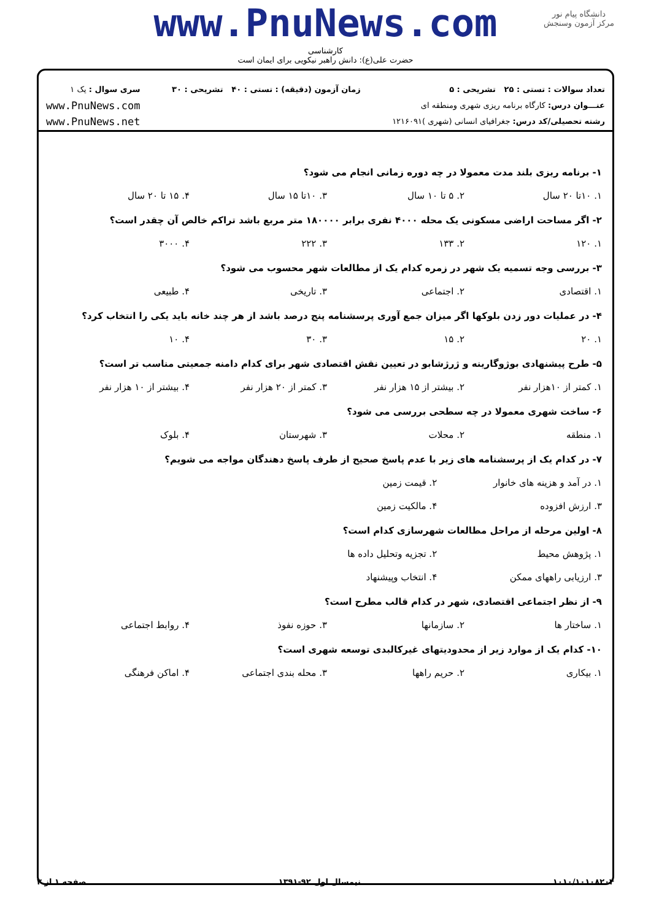دانشگاه پیام نور
مرکز آزمون وسنجش
www.PnuNews.com
کارشناسی
حضرت علی(ع): دانش راهبر نیکویی برای ایمان است
تعداد سوالات : تستی : ۲۵ تشریحی : ۵
عنـــوان درس: کارگاه برنامه ریزی شهری ومنطقه ای
رشته تحصیلی/کد درس: جغرافیای انسانی (شهری )۱۲۱۶۰۹۱
زمان آزمون (دقیقه) : تستی : ۴۰ تشریحی : ۳۰
سری سوال : یک ۱
www.PnuNews.com
www.PnuNews.net
۱- برنامه ریزی بلند مدت معمولا در چه دوره زمانی انجام می شود؟
۱. ۱۰تا ۲۰ سال ۲. ۵ تا ۱۰ سال ۳. ۱۰تا ۱۵ سال ۴. ۱۵ تا ۲۰ سال
۲- اگر مساحت اراضی مسکونی یک محله ۴۰۰۰ نفری برابر ۱۸۰۰۰۰ متر مربع باشد تراکم خالص آن چقدر است؟
۱. ۱۲۰ ۲. ۱۳۳ ۳. ۲۲۲ ۴. ۳۰۰۰
۳- بررسی وجه تسمیه یک شهر در زمره کدام یک از مطالعات شهر محسوب می شود؟
۱. اقتصادی ۲. اجتماعی ۳. تاریخی ۴. طبیعی
۴- در عملیات دور زدن بلوکها اگر میزان جمع آوری پرسشنامه پنج درصد باشد از هر چند خانه باید یکی را انتخاب کرد؟
۱. ۲۰ ۲. ۱۵ ۳. ۳۰ ۴. ۱۰
۵- طرح پیشنهادی بوژوگارینه و ژرژشابو در تعیین نقش اقتصادی شهر برای کدام دامنه جمعیتی مناسب تر است؟
۱. کمتر از ۱۰هزار نفر ۲. بیشتر از ۱۵ هزار نفر ۳. کمتر از ۲۰ هزار نفر ۴. بیشتر از ۱۰ هزار نفر
۶- ساخت شهری معمولا در چه سطحی بررسی می شود؟
۱. منطقه ۲. محلات ۳. شهرستان ۴. بلوک
۷- در کدام یک از پرسشنامه های زیر با عدم پاسخ صحیح از طرف پاسخ دهندگان مواجه می شویم؟
۱. در آمد و هزینه های خانوار ۲. قیمت زمین ۳. ارزش افزوده ۴. مالکیت زمین
۸- اولین مرحله از مراحل مطالعات شهرسازی کدام است؟
۱. پژوهش محیط ۲. تجزیه وتحلیل داده ها ۳. ارزیابی راههای ممکن ۴. انتخاب وپیشنهاد
۹- از نظر اجتماعی اقتصادی، شهر در کدام قالب مطرح است؟
۱. ساختار ها ۲. سازمانها ۳. حوزه نفوذ ۴. روابط اجتماعی
۱۰- کدام یک از موارد زیر از محدودیتهای غیرکالبدی توسعه شهری است؟
۱. بیکاری ۲. حریم راهها ۳. محله بندی اجتماعی ۴. اماکن فرهنگی
۱۰۱۰/۱۰۱۰۸۲۰۴ نیمسال اول ۹۲-۱۳۹۱ صفحه ۱ از ۳